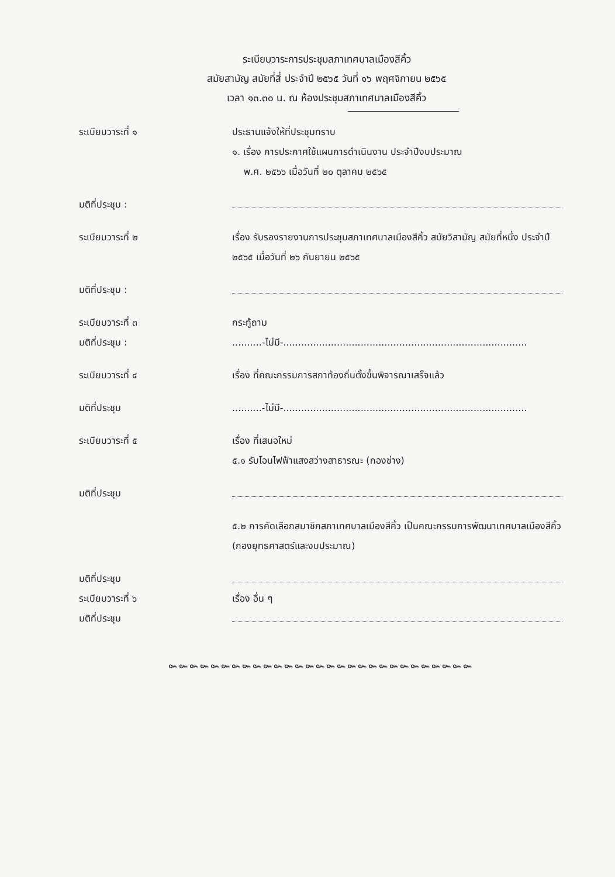ระเบียบวาระการประชุมสภาเทศบาลเมืองสีคิ้ว
สมัยสามัญ สมัยที่สี่ ประจำปี ๒๕๖๕ วันที่ ๑๖ พฤศจิกายน ๒๕๖๕
เวลา ๑๓.๓๐ น. ณ ห้องประชุมสภาเทศบาลเมืองสีคิ้ว
ระเบียบวาระที่ ๑ ประธานแจ้งให้ที่ประชุมทราบ
๑. เรื่อง การประกาศใช้แผนการดำเนินงาน ประจำปีงบประมาณ
พ.ศ. ๒๕๖๖ เมื่อวันที่ ๒๐ ตุลาคม ๒๕๖๕
มติที่ประชุม :
ระเบียบวาระที่ ๒ เรื่อง รับรองรายงานการประชุมสภาเทศบาลเมืองสีคิ้ว สมัยวิสามัญ สมัยที่หนึ่ง ประจำปี ๒๕๖๕ เมื่อวันที่ ๒๖ กันยายน ๒๕๖๕
มติที่ประชุม :
ระเบียบวาระที่ ๓ กระทู้ถาม
มติที่ประชุม : ..........-ไม่มี-..................................................................................
ระเบียบวาระที่ ๔ เรื่อง ที่คณะกรรมการสภาท้องถิ่นตั้งขึ้นพิจารณาเสร็จแล้ว
มติที่ประชุม ..........-ไม่มี-..................................................................................
ระเบียบวาระที่ ๕ เรื่อง ที่เสนอใหม่
๕.๑ รับโอนไฟฟ้าแสงสว่างสาธารณะ (กองช่าง)
มติที่ประชุม
๕.๒ การคัดเลือกสมาชิกสภาเทศบาลเมืองสีคิ้ว เป็นคณะกรรมการพัฒนาเทศบาลเมืองสีคิ้ว (กองยุทธศาสตร์และงบประมาณ)
มติที่ประชุม
ระเบียบวาระที่ ๖ เรื่อง อื่น ๆ
มติที่ประชุม
๛๛๛๛๛๛๛๛๛๛๛๛๛๛๛๛๛๛๛๛๛๛๛๛๛๛๛๛๛